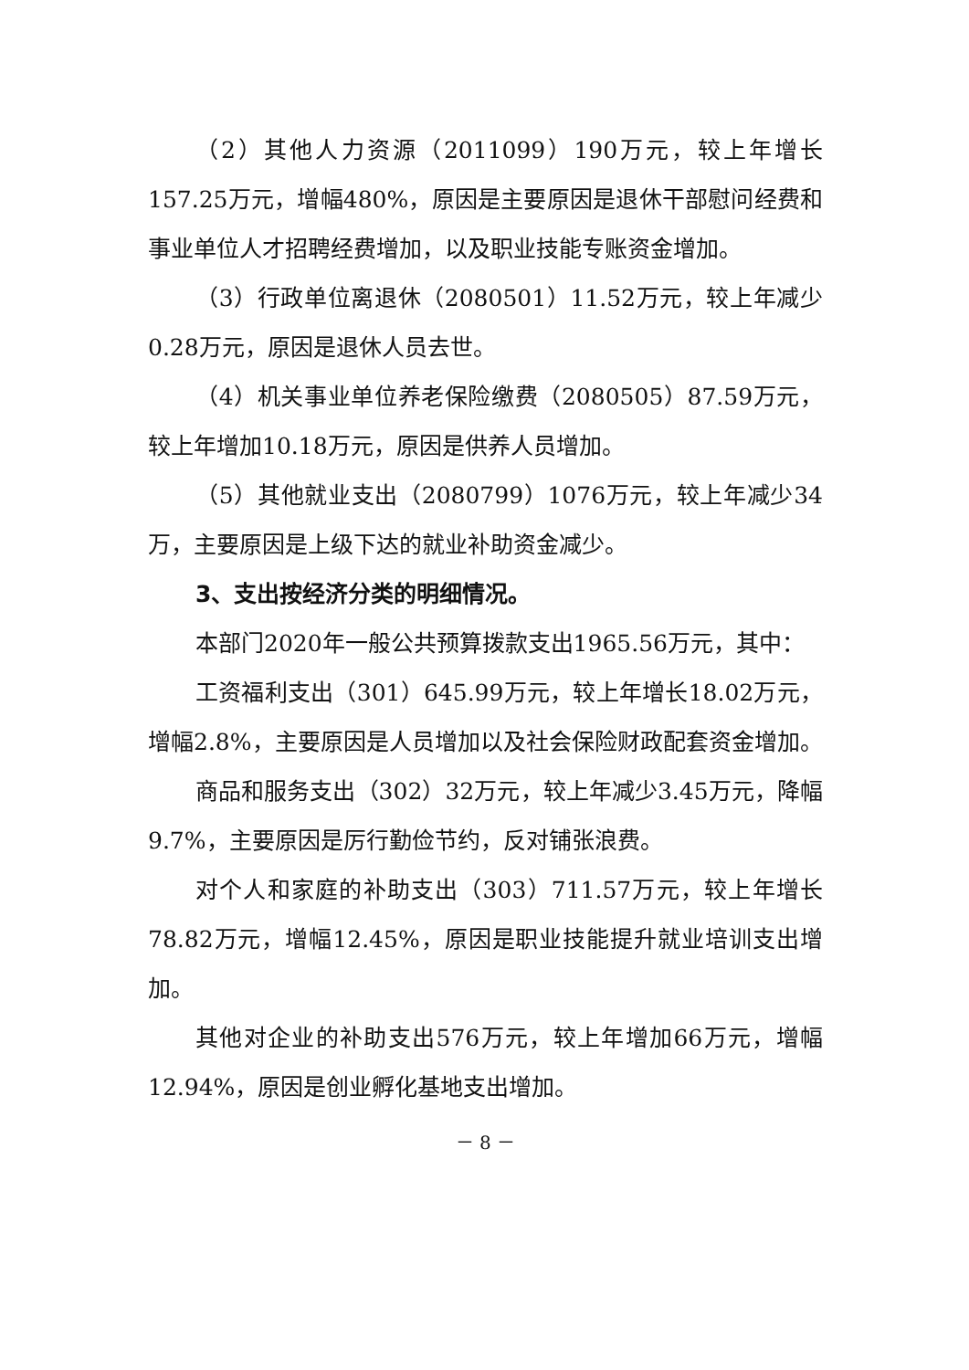（2）其他人力资源（2011099）190万元，较上年增长157.25万元，增幅480%，原因是主要原因是退休干部慰问经费和事业单位人才招聘经费增加，以及职业技能专账资金增加。
（3）行政单位离退休（2080501）11.52万元，较上年减少0.28万元，原因是退休人员去世。
（4）机关事业单位养老保险缴费（2080505）87.59万元，较上年增加10.18万元，原因是供养人员增加。
（5）其他就业支出（2080799）1076万元，较上年减少34万，主要原因是上级下达的就业补助资金减少。
3、支出按经济分类的明细情况。
本部门2020年一般公共预算拨款支出1965.56万元，其中：
工资福利支出（301）645.99万元，较上年增长18.02万元，增幅2.8%，主要原因是人员增加以及社会保险财政配套资金增加。
商品和服务支出（302）32万元，较上年减少3.45万元，降幅9.7%，主要原因是厉行勤俭节约，反对铺张浪费。
对个人和家庭的补助支出（303）711.57万元，较上年增长78.82万元，增幅12.45%，原因是职业技能提升就业培训支出增加。
其他对企业的补助支出576万元，较上年增加66万元，增幅12.94%，原因是创业孵化基地支出增加。
－ 8 －